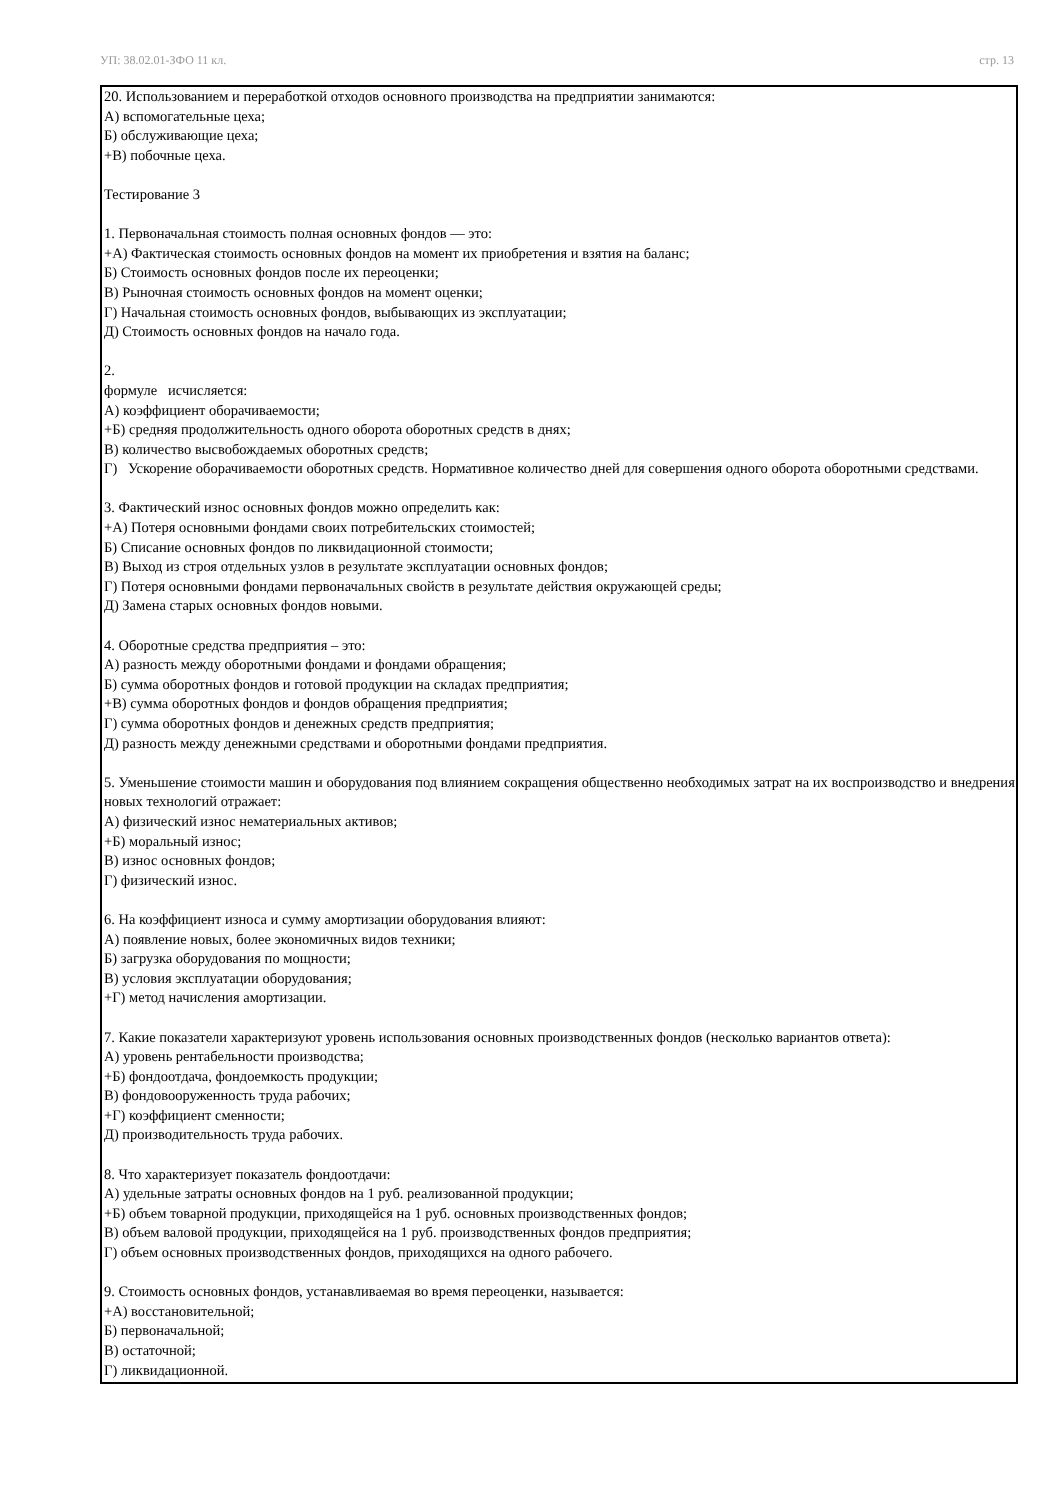УП: 38.02.01-ЗФО 11 кл. стр. 13
20. Использованием и переработкой отходов основного производства на предприятии занимаются:
А) вспомогательные цеха;
Б) обслуживающие цеха;
+В) побочные цеха.
Тестирование 3
1. Первоначальная стоимость полная основных фондов — это:
+А) Фактическая стоимость основных фондов на момент их приобретения и взятия на баланс;
Б) Стоимость основных фондов после их переоценки;
В) Рыночная стоимость основных фондов на момент оценки;
Г) Начальная стоимость основных фондов, выбывающих из эксплуатации;
Д) Стоимость основных фондов на начало года.
2.
формуле исчисляется:
А) коэффициент оборачиваемости;
+Б) средняя продолжительность одного оборота оборотных средств в днях;
В) количество высвобождаемых оборотных средств;
Г) Ускорение оборачиваемости оборотных средств. Нормативное количество дней для совершения одного оборота оборотными средствами.
3. Фактический износ основных фондов можно определить как:
+А) Потеря основными фондами своих потребительских стоимостей;
Б) Списание основных фондов по ликвидационной стоимости;
В) Выход из строя отдельных узлов в результате эксплуатации основных фондов;
Г) Потеря основными фондами первоначальных свойств в результате действия окружающей среды;
Д) Замена старых основных фондов новыми.
4. Оборотные средства предприятия – это:
А) разность между оборотными фондами и фондами обращения;
Б) сумма оборотных фондов и готовой продукции на складах предприятия;
+В) сумма оборотных фондов и фондов обращения предприятия;
Г) сумма оборотных фондов и денежных средств предприятия;
Д) разность между денежными средствами и оборотными фондами предприятия.
5. Уменьшение стоимости машин и оборудования под влиянием сокращения общественно необходимых затрат на их воспроизводство и внедрения новых технологий отражает:
А) физический износ нематериальных активов;
+Б) моральный износ;
В) износ основных фондов;
Г) физический износ.
6. На коэффициент износа и сумму амортизации оборудования влияют:
А) появление новых, более экономичных видов техники;
Б) загрузка оборудования по мощности;
В) условия эксплуатации оборудования;
+Г) метод начисления амортизации.
7. Какие показатели характеризуют уровень использования основных производственных фондов (несколько вариантов ответа):
А) уровень рентабельности производства;
+Б) фондоотдача, фондоемкость продукции;
В) фондовооруженность труда рабочих;
+Г) коэффициент сменности;
Д) производительность труда рабочих.
8. Что характеризует показатель фондоотдачи:
А) удельные затраты основных фондов на 1 руб. реализованной продукции;
+Б) объем товарной продукции, приходящейся на 1 руб. основных производственных фондов;
В) объем валовой продукции, приходящейся на 1 руб. производственных фондов предприятия;
Г) объем основных производственных фондов, приходящихся на одного рабочего.
9. Стоимость основных фондов, устанавливаемая во время переоценки, называется:
+А) восстановительной;
Б) первоначальной;
В) остаточной;
Г) ликвидационной.